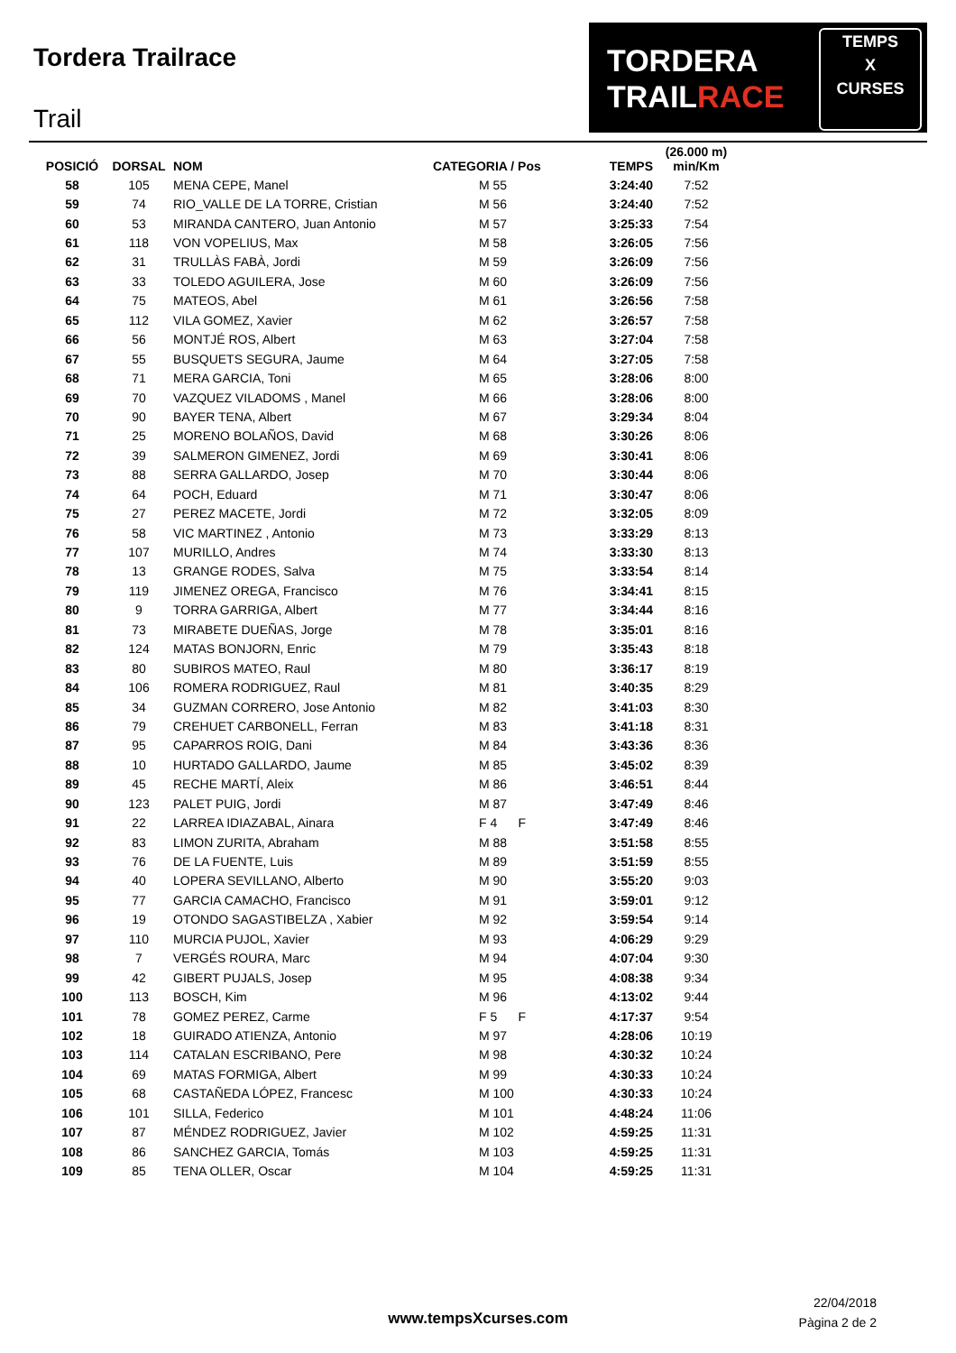Tordera Trailrace
Trail
TORDERA
TRAILRACE
TEMPS
X
CURSES
| POSICIÓ | DORSAL | NOM | CATEGORIA / Pos | TEMPS | (26.000 m) min/Km |
| --- | --- | --- | --- | --- | --- |
| 58 | 105 | MENA CEPE, Manel | M 55 | 3:24:40 | 7:52 |
| 59 | 74 | RIO_VALLE DE LA TORRE, Cristian | M 56 | 3:24:40 | 7:52 |
| 60 | 53 | MIRANDA CANTERO, Juan Antonio | M 57 | 3:25:33 | 7:54 |
| 61 | 118 | VON VOPELIUS, Max | M 58 | 3:26:05 | 7:56 |
| 62 | 31 | TRULLÀS FABÀ, Jordi | M 59 | 3:26:09 | 7:56 |
| 63 | 33 | TOLEDO AGUILERA, Jose | M 60 | 3:26:09 | 7:56 |
| 64 | 75 | MATEOS, Abel | M 61 | 3:26:56 | 7:58 |
| 65 | 112 | VILA GOMEZ, Xavier | M 62 | 3:26:57 | 7:58 |
| 66 | 56 | MONTJÉ ROS, Albert | M 63 | 3:27:04 | 7:58 |
| 67 | 55 | BUSQUETS SEGURA, Jaume | M 64 | 3:27:05 | 7:58 |
| 68 | 71 | MERA GARCIA, Toni | M 65 | 3:28:06 | 8:00 |
| 69 | 70 | VAZQUEZ VILADOMS , Manel | M 66 | 3:28:06 | 8:00 |
| 70 | 90 | BAYER TENA, Albert | M 67 | 3:29:34 | 8:04 |
| 71 | 25 | MORENO BOLAÑOS, David | M 68 | 3:30:26 | 8:06 |
| 72 | 39 | SALMERON GIMENEZ, Jordi | M 69 | 3:30:41 | 8:06 |
| 73 | 88 | SERRA GALLARDO, Josep | M 70 | 3:30:44 | 8:06 |
| 74 | 64 | POCH, Eduard | M 71 | 3:30:47 | 8:06 |
| 75 | 27 | PEREZ MACETE, Jordi | M 72 | 3:32:05 | 8:09 |
| 76 | 58 | VIC MARTINEZ , Antonio | M 73 | 3:33:29 | 8:13 |
| 77 | 107 | MURILLO, Andres | M 74 | 3:33:30 | 8:13 |
| 78 | 13 | GRANGE RODES, Salva | M 75 | 3:33:54 | 8:14 |
| 79 | 119 | JIMENEZ OREGA, Francisco | M 76 | 3:34:41 | 8:15 |
| 80 | 9 | TORRA GARRIGA, Albert | M 77 | 3:34:44 | 8:16 |
| 81 | 73 | MIRABETE DUEÑAS, Jorge | M 78 | 3:35:01 | 8:16 |
| 82 | 124 | MATAS BONJORN, Enric | M 79 | 3:35:43 | 8:18 |
| 83 | 80 | SUBIROS MATEO, Raul | M 80 | 3:36:17 | 8:19 |
| 84 | 106 | ROMERA RODRIGUEZ, Raul | M 81 | 3:40:35 | 8:29 |
| 85 | 34 | GUZMAN CORRERO, Jose Antonio | M 82 | 3:41:03 | 8:30 |
| 86 | 79 | CREHUET CARBONELL, Ferran | M 83 | 3:41:18 | 8:31 |
| 87 | 95 | CAPARROS ROIG, Dani | M 84 | 3:43:36 | 8:36 |
| 88 | 10 | HURTADO GALLARDO, Jaume | M 85 | 3:45:02 | 8:39 |
| 89 | 45 | RECHE MARTÍ, Aleix | M 86 | 3:46:51 | 8:44 |
| 90 | 123 | PALET PUIG, Jordi | M 87 | 3:47:49 | 8:46 |
| 91 | 22 | LARREA IDIAZABAL, Ainara | F 4 F | 3:47:49 | 8:46 |
| 92 | 83 | LIMON ZURITA, Abraham | M 88 | 3:51:58 | 8:55 |
| 93 | 76 | DE LA FUENTE, Luis | M 89 | 3:51:59 | 8:55 |
| 94 | 40 | LOPERA SEVILLANO, Alberto | M 90 | 3:55:20 | 9:03 |
| 95 | 77 | GARCIA CAMACHO, Francisco | M 91 | 3:59:01 | 9:12 |
| 96 | 19 | OTONDO SAGASTIBELZA , Xabier | M 92 | 3:59:54 | 9:14 |
| 97 | 110 | MURCIA PUJOL, Xavier | M 93 | 4:06:29 | 9:29 |
| 98 | 7 | VERGÉS ROURA, Marc | M 94 | 4:07:04 | 9:30 |
| 99 | 42 | GIBERT PUJALS, Josep | M 95 | 4:08:38 | 9:34 |
| 100 | 113 | BOSCH, Kim | M 96 | 4:13:02 | 9:44 |
| 101 | 78 | GOMEZ PEREZ, Carme | F 5 F | 4:17:37 | 9:54 |
| 102 | 18 | GUIRADO ATIENZA, Antonio | M 97 | 4:28:06 | 10:19 |
| 103 | 114 | CATALAN ESCRIBANO, Pere | M 98 | 4:30:32 | 10:24 |
| 104 | 69 | MATAS FORMIGA, Albert | M 99 | 4:30:33 | 10:24 |
| 105 | 68 | CASTAÑEDA LÓPEZ, Francesc | M 100 | 4:30:33 | 10:24 |
| 106 | 101 | SILLA, Federico | M 101 | 4:48:24 | 11:06 |
| 107 | 87 | MÉNDEZ RODRIGUEZ, Javier | M 102 | 4:59:25 | 11:31 |
| 108 | 86 | SANCHEZ GARCIA, Tomás | M 103 | 4:59:25 | 11:31 |
| 109 | 85 | TENA OLLER, Oscar | M 104 | 4:59:25 | 11:31 |
www.tempsXcurses.com
22/04/2018
Pàgina 2 de 2